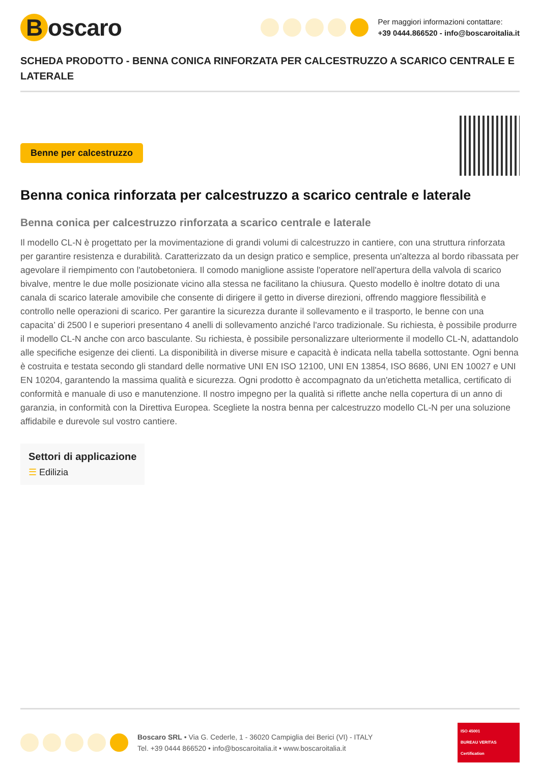Boscaro
Per maggiori informazioni contattare:
+39 0444.866520 - info@boscaroitalia.it
SCHEDA PRODOTTO - BENNA CONICA RINFORZATA PER CALCESTRUZZO A SCARICO CENTRALE E LATERALE
Benne per calcestruzzo
Benna conica rinforzata per calcestruzzo a scarico centrale e laterale
Benna conica per calcestruzzo rinforzata a scarico centrale e laterale
Il modello CL-N è progettato per la movimentazione di grandi volumi di calcestruzzo in cantiere, con una struttura rinforzata per garantire resistenza e durabilità. Caratterizzato da un design pratico e semplice, presenta un'altezza al bordo ribassata per agevolare il riempimento con l'autobetoniera. Il comodo maniglione assiste l'operatore nell'apertura della valvola di scarico bivalve, mentre le due molle posizionate vicino alla stessa ne facilitano la chiusura. Questo modello è inoltre dotato di una canala di scarico laterale amovibile che consente di dirigere il getto in diverse direzioni, offrendo maggiore flessibilità e controllo nelle operazioni di scarico. Per garantire la sicurezza durante il sollevamento e il trasporto, le benne con una capacita’ di 2500 l e superiori presentano 4 anelli di sollevamento anziché l'arco tradizionale. Su richiesta, è possibile produrre il modello CL-N anche con arco basculante. Su richiesta, è possibile personalizzare ulteriormente il modello CL-N, adattandolo alle specifiche esigenze dei clienti. La disponibilità in diverse misure e capacità è indicata nella tabella sottostante. Ogni benna è costruita e testata secondo gli standard delle normative UNI EN ISO 12100, UNI EN 13854, ISO 8686, UNI EN 10027 e UNI EN 10204, garantendo la massima qualità e sicurezza. Ogni prodotto è accompagnato da un'etichetta metallica, certificato di conformità e manuale di uso e manutenzione. Il nostro impegno per la qualità si riflette anche nella copertura di un anno di garanzia, in conformità con la Direttiva Europea. Scegliete la nostra benna per calcestruzzo modello CL-N per una soluzione affidabile e durevole sul vostro cantiere.
Settori di applicazione
☰ Edilizia
Boscaro SRL • Via G. Cederle, 1 - 36020 Campiglia dei Berici (VI) - ITALY
Tel. +39 0444 866520 • info@boscaroitalia.it • www.boscaroitalia.it
ISO 45001
BUREAU VERITAS
Certification